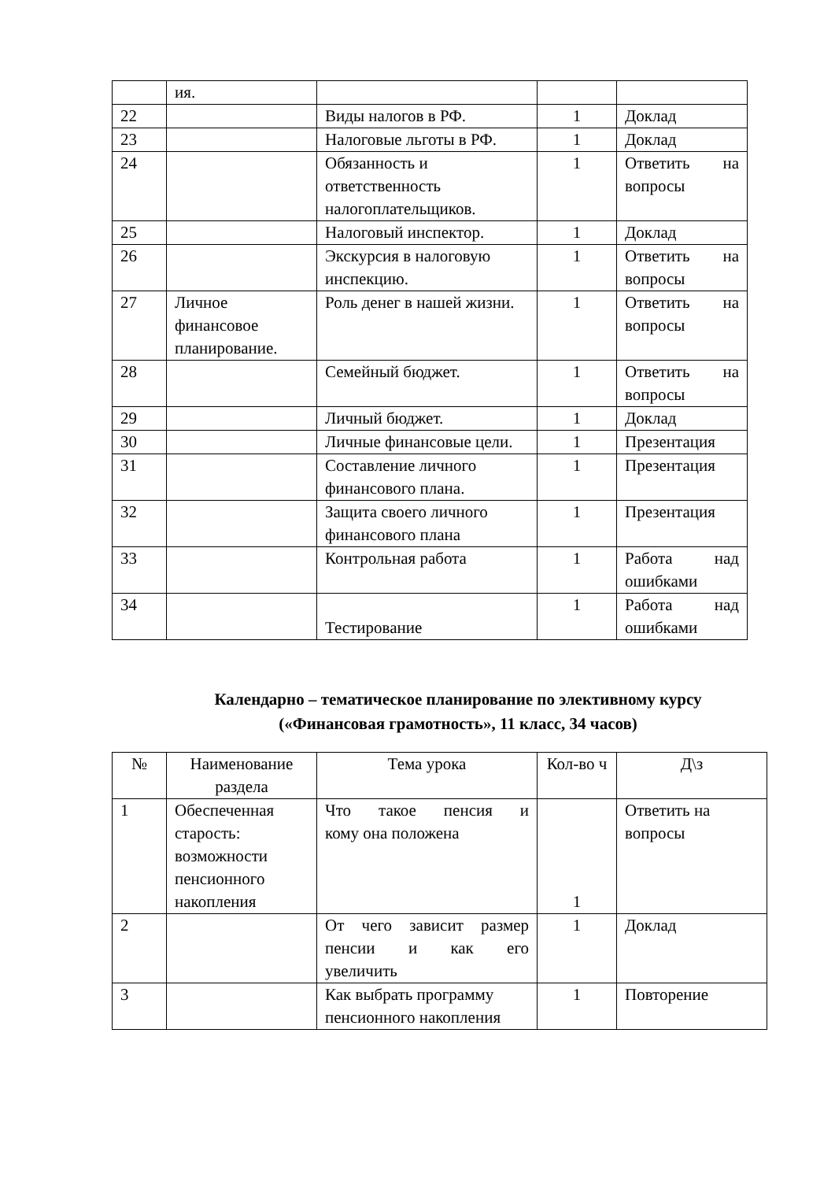| | ия. | | | |
| 22 | | Виды налогов в РФ. | 1 | Доклад |
| 23 | | Налоговые льготы в РФ. | 1 | Доклад |
| 24 | | Обязанность и ответственность налогоплательщиков. | 1 | Ответить на вопросы |
| 25 | | Налоговый инспектор. | 1 | Доклад |
| 26 | | Экскурсия в налоговую инспекцию. | 1 | Ответить на вопросы |
| 27 | Личное финансовое планирование. | Роль денег в нашей жизни. | 1 | Ответить на вопросы |
| 28 | | Семейный бюджет. | 1 | Ответить на вопросы |
| 29 | | Личный бюджет. | 1 | Доклад |
| 30 | | Личные финансовые цели. | 1 | Презентация |
| 31 | | Составление личного финансового плана. | 1 | Презентация |
| 32 | | Защита своего личного финансового плана | 1 | Презентация |
| 33 | | Контрольная работа | 1 | Работа над ошибками |
| 34 | | Тестирование | 1 | Работа над ошибками |
Календарно – тематическое планирование по элективному курсу
(«Финансовая грамотность», 11 класс, 34 часов)
| № | Наименование раздела | Тема урока | Кол-во ч | Д\з |
| --- | --- | --- | --- | --- |
| 1 | Обеспеченная старость: возможности пенсионного накопления | Что такое пенсия и кому она положена | 1 | Ответить на вопросы |
| 2 | | От чего зависит размер пенсии и как его увеличить | 1 | Доклад |
| 3 | | Как выбрать программу пенсионного накопления | 1 | Повторение |